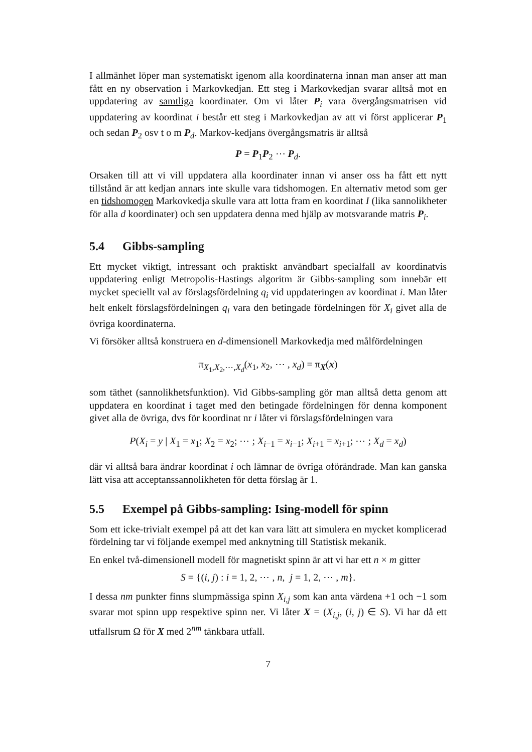I allmänhet löper man systematiskt igenom alla koordinaterna innan man anser att man fått en ny observation i Markovkedjan. Ett steg i Markovkedjan svarar alltså mot en uppdatering av samtliga koordinater. Om vi låter P<sub>i</sub> vara övergångsmatrisen vid uppdatering av koordinat i består ett steg i Markovkedjan av att vi först applicerar P<sub>1</sub> och sedan P<sub>2</sub> osv t o m P<sub>d</sub>. Markov-kedjans övergångsmatris är alltså
P = P<sub>1</sub>P<sub>2</sub> ⋯ P<sub>d</sub>.
Orsaken till att vi vill uppdatera alla koordinater innan vi anser oss ha fått ett nytt tillstånd är att kedjan annars inte skulle vara tidshomogen. En alternativ metod som ger en tidshomogen Markovkedja skulle vara att lotta fram en koordinat I (lika sannolikheter för alla d koordinater) och sen uppdatera denna med hjälp av motsvarande matris P<sub>i</sub>.
5.4 Gibbs-sampling
Ett mycket viktigt, intressant och praktiskt användbart specialfall av koordinatvis uppdatering enligt Metropolis-Hastings algoritm är Gibbs-sampling som innebär ett mycket speciellt val av förslagsfördelning q<sub>i</sub> vid uppdateringen av koordinat i. Man låter helt enkelt förslagsfördelningen q<sub>i</sub> vara den betingade fördelningen för X<sub>i</sub> givet alla de övriga koordinaterna.
Vi försöker alltså konstruera en d-dimensionell Markovkedja med målfördelningen
π<sub>X<sub>1</sub>,X<sub>2</sub>,⋯,X<sub>d</sub></sub>(x<sub>1</sub>, x<sub>2</sub>, ⋯ , x<sub>d</sub>) = π<sub>X</sub>(x)
som täthet (sannolikhetsfunktion). Vid Gibbs-sampling gör man alltså detta genom att uppdatera en koordinat i taget med den betingade fördelningen för denna komponent givet alla de övriga, dvs för koordinat nr i låter vi förslagsfördelningen vara
P(X<sub>i</sub> = y | X<sub>1</sub> = x<sub>1</sub>; X<sub>2</sub> = x<sub>2</sub>; ⋯ ; X<sub>i−1</sub> = x<sub>i−1</sub>; X<sub>i+1</sub> = x<sub>i+1</sub>; ⋯ ; X<sub>d</sub> = x<sub>d</sub>)
där vi alltså bara ändrar koordinat i och lämnar de övriga oförändrade. Man kan ganska lätt visa att acceptanssannolikheten för detta förslag är 1.
5.5 Exempel på Gibbs-sampling: Ising-modell för spinn
Som ett icke-trivialt exempel på att det kan vara lätt att simulera en mycket komplicerad fördelning tar vi följande exempel med anknytning till Statistisk mekanik.
En enkel två-dimensionell modell för magnetiskt spinn är att vi har ett n × m gitter
S = {(i, j) : i = 1, 2, ⋯ , n, j = 1, 2, ⋯ , m}.
I dessa nm punkter finns slumpmässiga spinn X<sub>i,j</sub> som kan anta värdena +1 och −1 som svarar mot spinn upp respektive spinn ner. Vi låter X = (X<sub>i,j</sub>, (i, j) ∈ S). Vi har då ett utfallsrum Ω för X med 2<sup>nm</sup> tänkbara utfall.
7